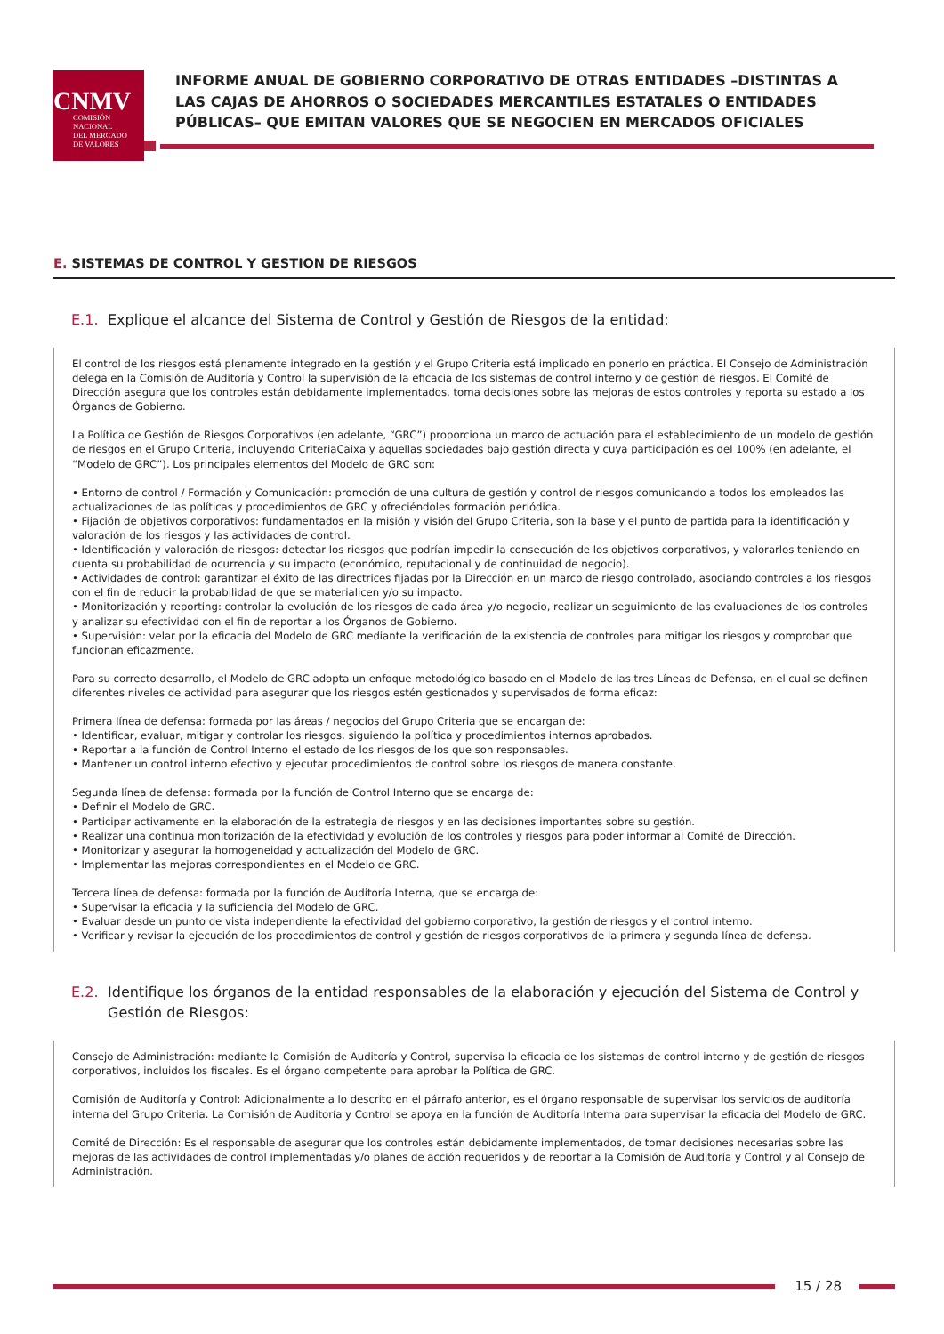CNMV
COMISIÓN
NACIONAL
DEL MERCADO
DE VALORES
INFORME ANUAL DE GOBIERNO CORPORATIVO DE OTRAS ENTIDADES –DISTINTAS A LAS CAJAS DE AHORROS O SOCIEDADES MERCANTILES ESTATALES O ENTIDADES PÚBLICAS– QUE EMITAN VALORES QUE SE NEGOCIEN EN MERCADOS OFICIALES
E. SISTEMAS DE CONTROL Y GESTION DE RIESGOS
E.1. Explique el alcance del Sistema de Control y Gestión de Riesgos de la entidad:
El control de los riesgos está plenamente integrado en la gestión y el Grupo Criteria está implicado en ponerlo en práctica. El Consejo de Administración delega en la Comisión de Auditoría y Control la supervisión de la eficacia de los sistemas de control interno y de gestión de riesgos. El Comité de Dirección asegura que los controles están debidamente implementados, toma decisiones sobre las mejoras de estos controles y reporta su estado a los Órganos de Gobierno.
La Política de Gestión de Riesgos Corporativos (en adelante, “GRC”) proporciona un marco de actuación para el establecimiento de un modelo de gestión de riesgos en el Grupo Criteria, incluyendo CriteriaCaixa y aquellas sociedades bajo gestión directa y cuya participación es del 100% (en adelante, el “Modelo de GRC”). Los principales elementos del Modelo de GRC son:
• Entorno de control / Formación y Comunicación: promoción de una cultura de gestión y control de riesgos comunicando a todos los empleados las actualizaciones de las políticas y procedimientos de GRC y ofreciéndoles formación periódica.
• Fijación de objetivos corporativos: fundamentados en la misión y visión del Grupo Criteria, son la base y el punto de partida para la identificación y valoración de los riesgos y las actividades de control.
• Identificación y valoración de riesgos: detectar los riesgos que podrían impedir la consecución de los objetivos corporativos, y valorarlos teniendo en cuenta su probabilidad de ocurrencia y su impacto (económico, reputacional y de continuidad de negocio).
• Actividades de control: garantizar el éxito de las directrices fijadas por la Dirección en un marco de riesgo controlado, asociando controles a los riesgos con el fin de reducir la probabilidad de que se materialicen y/o su impacto.
• Monitorización y reporting: controlar la evolución de los riesgos de cada área y/o negocio, realizar un seguimiento de las evaluaciones de los controles y analizar su efectividad con el fin de reportar a los Órganos de Gobierno.
• Supervisión: velar por la eficacia del Modelo de GRC mediante la verificación de la existencia de controles para mitigar los riesgos y comprobar que funcionan eficazmente.
Para su correcto desarrollo, el Modelo de GRC adopta un enfoque metodológico basado en el Modelo de las tres Líneas de Defensa, en el cual se definen diferentes niveles de actividad para asegurar que los riesgos estén gestionados y supervisados de forma eficaz:
Primera línea de defensa: formada por las áreas / negocios del Grupo Criteria que se encargan de:
• Identificar, evaluar, mitigar y controlar los riesgos, siguiendo la política y procedimientos internos aprobados.
• Reportar a la función de Control Interno el estado de los riesgos de los que son responsables.
• Mantener un control interno efectivo y ejecutar procedimientos de control sobre los riesgos de manera constante.
Segunda línea de defensa: formada por la función de Control Interno que se encarga de:
• Definir el Modelo de GRC.
• Participar activamente en la elaboración de la estrategia de riesgos y en las decisiones importantes sobre su gestión.
• Realizar una continua monitorización de la efectividad y evolución de los controles y riesgos para poder informar al Comité de Dirección.
• Monitorizar y asegurar la homogeneidad y actualización del Modelo de GRC.
• Implementar las mejoras correspondientes en el Modelo de GRC.
Tercera línea de defensa: formada por la función de Auditoría Interna, que se encarga de:
• Supervisar la eficacia y la suficiencia del Modelo de GRC.
• Evaluar desde un punto de vista independiente la efectividad del gobierno corporativo, la gestión de riesgos y el control interno.
• Verificar y revisar la ejecución de los procedimientos de control y gestión de riesgos corporativos de la primera y segunda línea de defensa.
E.2. Identifique los órganos de la entidad responsables de la elaboración y ejecución del Sistema de Control y Gestión de Riesgos:
Consejo de Administración: mediante la Comisión de Auditoría y Control, supervisa la eficacia de los sistemas de control interno y de gestión de riesgos corporativos, incluidos los fiscales. Es el órgano competente para aprobar la Política de GRC.
Comisión de Auditoría y Control: Adicionalmente a lo descrito en el párrafo anterior, es el órgano responsable de supervisar los servicios de auditoría interna del Grupo Criteria. La Comisión de Auditoría y Control se apoya en la función de Auditoría Interna para supervisar la eficacia del Modelo de GRC.
Comité de Dirección: Es el responsable de asegurar que los controles están debidamente implementados, de tomar decisiones necesarias sobre las mejoras de las actividades de control implementadas y/o planes de acción requeridos y de reportar a la Comisión de Auditoría y Control y al Consejo de Administración.
15 / 28